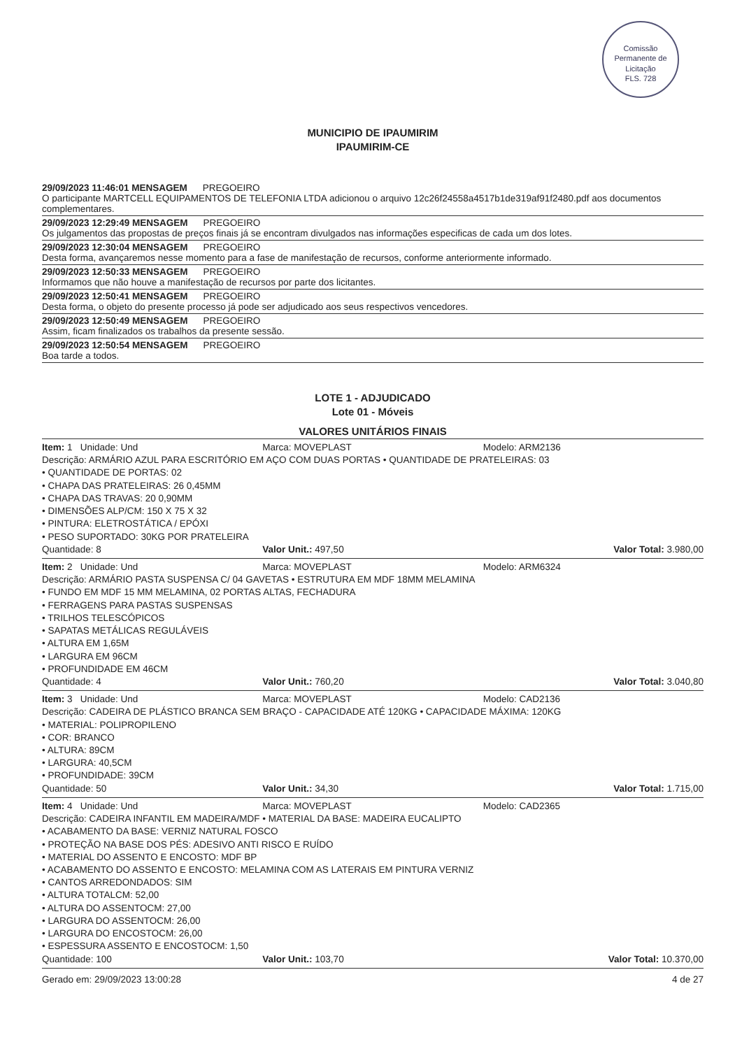Comissão Permanente de Licitação
FLS. 728
MUNICIPIO DE IPAUMIRIM
IPAUMIRIM-CE
29/09/2023 11:46:01 MENSAGEM PREGOEIRO
O participante MARTCELL EQUIPAMENTOS DE TELEFONIA LTDA adicionou o arquivo 12c26f24558a4517b1de319af91f2480.pdf aos documentos complementares.
29/09/2023 12:29:49 MENSAGEM PREGOEIRO
Os julgamentos das propostas de preços finais já se encontram divulgados nas informações especificas de cada um dos lotes.
29/09/2023 12:30:04 MENSAGEM PREGOEIRO
Desta forma, avançaremos nesse momento para a fase de manifestação de recursos, conforme anteriormente informado.
29/09/2023 12:50:33 MENSAGEM PREGOEIRO
Informamos que não houve a manifestação de recursos por parte dos licitantes.
29/09/2023 12:50:41 MENSAGEM PREGOEIRO
Desta forma, o objeto do presente processo já pode ser adjudicado aos seus respectivos vencedores.
29/09/2023 12:50:49 MENSAGEM PREGOEIRO
Assim, ficam finalizados os trabalhos da presente sessão.
29/09/2023 12:50:54 MENSAGEM PREGOEIRO
Boa tarde a todos.
LOTE 1 - ADJUDICADO
Lote 01 - Móveis
VALORES UNITÁRIOS FINAIS
Item: 1 Unidade: Und Marca: MOVEPLAST Modelo: ARM2136
Descrição: ARMÁRIO AZUL PARA ESCRITÓRIO EM AÇO COM DUAS PORTAS • QUANTIDADE DE PRATELEIRAS: 03
• QUANTIDADE DE PORTAS: 02
• CHAPA DAS PRATELEIRAS: 26 0,45MM
• CHAPA DAS TRAVAS: 20 0,90MM
• DIMENSÕES ALP/CM: 150 X 75 X 32
• PINTURA: ELETROSTÁTICA / EPÓXI
• PESO SUPORTADO: 30KG POR PRATELEIRA
Quantidade: 8 Valor Unit.: 497,50 Valor Total: 3.980,00
Item: 2 Unidade: Und Marca: MOVEPLAST Modelo: ARM6324
Descrição: ARMÁRIO PASTA SUSPENSA C/ 04 GAVETAS • ESTRUTURA EM MDF 18MM MELAMINA
• FUNDO EM MDF 15 MM MELAMINA, 02 PORTAS ALTAS, FECHADURA
• FERRAGENS PARA PASTAS SUSPENSAS
• TRILHOS TELESCÓPICOS
• SAPATAS METÁLICAS REGULÁVEIS
• ALTURA EM 1,65M
• LARGURA EM 96CM
• PROFUNDIDADE EM 46CM
Quantidade: 4 Valor Unit.: 760,20 Valor Total: 3.040,80
Item: 3 Unidade: Und Marca: MOVEPLAST Modelo: CAD2136
Descrição: CADEIRA DE PLÁSTICO BRANCA SEM BRAÇO - CAPACIDADE ATÉ 120KG • CAPACIDADE MÁXIMA: 120KG
• MATERIAL: POLIPROPILENO
• COR: BRANCO
• ALTURA: 89CM
• LARGURA: 40,5CM
• PROFUNDIDADE: 39CM
Quantidade: 50 Valor Unit.: 34,30 Valor Total: 1.715,00
Item: 4 Unidade: Und Marca: MOVEPLAST Modelo: CAD2365
Descrição: CADEIRA INFANTIL EM MADEIRA/MDF • MATERIAL DA BASE: MADEIRA EUCALIPTO
• ACABAMENTO DA BASE: VERNIZ NATURAL FOSCO
• PROTEÇÃO NA BASE DOS PÉS: ADESIVO ANTI RISCO E RUÍDO
• MATERIAL DO ASSENTO E ENCOSTO: MDF BP
• ACABAMENTO DO ASSENTO E ENCOSTO: MELAMINA COM AS LATERAIS EM PINTURA VERNIZ
• CANTOS ARREDONDADOS: SIM
• ALTURA TOTALCM: 52,00
• ALTURA DO ASSENTOCM: 27,00
• LARGURA DO ASSENTOCM: 26,00
• LARGURA DO ENCOSTOCM: 26,00
• ESPESSURA ASSENTO E ENCOSTOCM: 1,50
Quantidade: 100 Valor Unit.: 103,70 Valor Total: 10.370,00
Gerado em: 29/09/2023 13:00:28 4 de 27